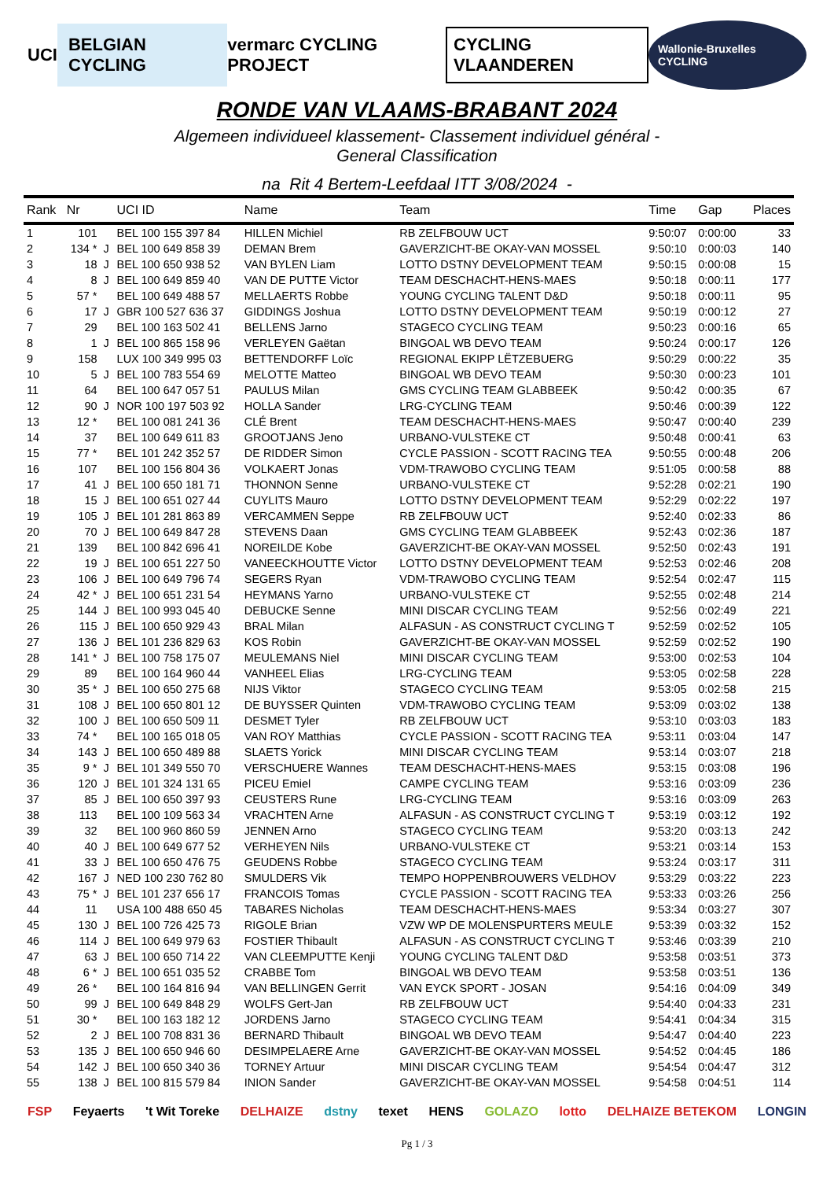UCI BELGIAN CYCLING vermarc CYCLING PROJECT CYCLING VLAANDEREN Wallonie-Bruxelles CYCLING
RONDE VAN VLAAMS-BRABANT 2024
Algemeen individueel klassement- Classement individuel général -
General Classification
na Rit 4 Bertem-Leefdaal ITT 3/08/2024 -
| Rank | Nr | | UCI ID | Name | Team | Time | Gap | Places |
| --- | --- | --- | --- | --- | --- | --- | --- | --- |
| 1 | 101 | | BEL 100 155 397 84 | HILLEN Michiel | RB ZELFBOUW UCT | 9:50:07 | 0:00:00 | 33 |
| 2 | 134 * | J | BEL 100 649 858 39 | DEMAN Brem | GAVERZICHT-BE OKAY-VAN MOSSEL | 9:50:10 | 0:00:03 | 140 |
| 3 | 18 | J | BEL 100 650 938 52 | VAN BYLEN Liam | LOTTO DSTNY DEVELOPMENT TEAM | 9:50:15 | 0:00:08 | 15 |
| 4 | 8 | J | BEL 100 649 859 40 | VAN DE PUTTE Victor | TEAM DESCHACHT-HENS-MAES | 9:50:18 | 0:00:11 | 177 |
| 5 | 57 * | | BEL 100 649 488 57 | MELLAERTS Robbe | YOUNG CYCLING TALENT D&D | 9:50:18 | 0:00:11 | 95 |
| 6 | 17 | J | GBR 100 527 636 37 | GIDDINGS Joshua | LOTTO DSTNY DEVELOPMENT TEAM | 9:50:19 | 0:00:12 | 27 |
| 7 | 29 | | BEL 100 163 502 41 | BELLENS Jarno | STAGECO CYCLING TEAM | 9:50:23 | 0:00:16 | 65 |
| 8 | 1 | J | BEL 100 865 158 96 | VERLEYEN Gaëtan | BINGOAL WB DEVO TEAM | 9:50:24 | 0:00:17 | 126 |
| 9 | 158 | | LUX 100 349 995 03 | BETTENDORFF Loïc | REGIONAL EKIPP LËTZEBUERG | 9:50:29 | 0:00:22 | 35 |
| 10 | 5 | J | BEL 100 783 554 69 | MELOTTE Matteo | BINGOAL WB DEVO TEAM | 9:50:30 | 0:00:23 | 101 |
| 11 | 64 | | BEL 100 647 057 51 | PAULUS Milan | GMS CYCLING TEAM GLABBEEK | 9:50:42 | 0:00:35 | 67 |
| 12 | 90 | J | NOR 100 197 503 92 | HOLLA Sander | LRG-CYCLING TEAM | 9:50:46 | 0:00:39 | 122 |
| 13 | 12 * | | BEL 100 081 241 36 | CLÉ Brent | TEAM DESCHACHT-HENS-MAES | 9:50:47 | 0:00:40 | 239 |
| 14 | 37 | | BEL 100 649 611 83 | GROOTJANS Jeno | URBANO-VULSTEKE CT | 9:50:48 | 0:00:41 | 63 |
| 15 | 77 * | | BEL 101 242 352 57 | DE RIDDER Simon | CYCLE PASSION - SCOTT RACING TEA | 9:50:55 | 0:00:48 | 206 |
| 16 | 107 | | BEL 100 156 804 36 | VOLKAERT Jonas | VDM-TRAWOBO CYCLING TEAM | 9:51:05 | 0:00:58 | 88 |
| 17 | 41 | J | BEL 100 650 181 71 | THONNON Senne | URBANO-VULSTEKE CT | 9:52:28 | 0:02:21 | 190 |
| 18 | 15 | J | BEL 100 651 027 44 | CUYLITS Mauro | LOTTO DSTNY DEVELOPMENT TEAM | 9:52:29 | 0:02:22 | 197 |
| 19 | 105 | J | BEL 101 281 863 89 | VERCAMMEN Seppe | RB ZELFBOUW UCT | 9:52:40 | 0:02:33 | 86 |
| 20 | 70 | J | BEL 100 649 847 28 | STEVENS Daan | GMS CYCLING TEAM GLABBEEK | 9:52:43 | 0:02:36 | 187 |
| 21 | 139 | | BEL 100 842 696 41 | NOREILDE Kobe | GAVERZICHT-BE OKAY-VAN MOSSEL | 9:52:50 | 0:02:43 | 191 |
| 22 | 19 | J | BEL 100 651 227 50 | VANEECKHOUTTE Victor | LOTTO DSTNY DEVELOPMENT TEAM | 9:52:53 | 0:02:46 | 208 |
| 23 | 106 | J | BEL 100 649 796 74 | SEGERS Ryan | VDM-TRAWOBO CYCLING TEAM | 9:52:54 | 0:02:47 | 115 |
| 24 | 42 * | J | BEL 100 651 231 54 | HEYMANS Yarno | URBANO-VULSTEKE CT | 9:52:55 | 0:02:48 | 214 |
| 25 | 144 | J | BEL 100 993 045 40 | DEBUCKE Senne | MINI DISCAR CYCLING TEAM | 9:52:56 | 0:02:49 | 221 |
| 26 | 115 | J | BEL 100 650 929 43 | BRAL Milan | ALFASUN - AS CONSTRUCT CYCLING T | 9:52:59 | 0:02:52 | 105 |
| 27 | 136 | J | BEL 101 236 829 63 | KOS Robin | GAVERZICHT-BE OKAY-VAN MOSSEL | 9:52:59 | 0:02:52 | 190 |
| 28 | 141 * | J | BEL 100 758 175 07 | MEULEMANS Niel | MINI DISCAR CYCLING TEAM | 9:53:00 | 0:02:53 | 104 |
| 29 | 89 | | BEL 100 164 960 44 | VANHEEL Elias | LRG-CYCLING TEAM | 9:53:05 | 0:02:58 | 228 |
| 30 | 35 * | J | BEL 100 650 275 68 | NIJS Viktor | STAGECO CYCLING TEAM | 9:53:05 | 0:02:58 | 215 |
| 31 | 108 | J | BEL 100 650 801 12 | DE BUYSSER Quinten | VDM-TRAWOBO CYCLING TEAM | 9:53:09 | 0:03:02 | 138 |
| 32 | 100 | J | BEL 100 650 509 11 | DESMET Tyler | RB ZELFBOUW UCT | 9:53:10 | 0:03:03 | 183 |
| 33 | 74 * | | BEL 100 165 018 05 | VAN ROY Matthias | CYCLE PASSION - SCOTT RACING TEA | 9:53:11 | 0:03:04 | 147 |
| 34 | 143 | J | BEL 100 650 489 88 | SLAETS Yorick | MINI DISCAR CYCLING TEAM | 9:53:14 | 0:03:07 | 218 |
| 35 | 9 * | J | BEL 101 349 550 70 | VERSCHUERE Wannes | TEAM DESCHACHT-HENS-MAES | 9:53:15 | 0:03:08 | 196 |
| 36 | 120 | J | BEL 101 324 131 65 | PICEU Emiel | CAMPE CYCLING TEAM | 9:53:16 | 0:03:09 | 236 |
| 37 | 85 | J | BEL 100 650 397 93 | CEUSTERS Rune | LRG-CYCLING TEAM | 9:53:16 | 0:03:09 | 263 |
| 38 | 113 | | BEL 100 109 563 34 | VRACHTEN Arne | ALFASUN - AS CONSTRUCT CYCLING T | 9:53:19 | 0:03:12 | 192 |
| 39 | 32 | | BEL 100 960 860 59 | JENNEN Arno | STAGECO CYCLING TEAM | 9:53:20 | 0:03:13 | 242 |
| 40 | 40 | J | BEL 100 649 677 52 | VERHEYEN Nils | URBANO-VULSTEKE CT | 9:53:21 | 0:03:14 | 153 |
| 41 | 33 | J | BEL 100 650 476 75 | GEUDENS Robbe | STAGECO CYCLING TEAM | 9:53:24 | 0:03:17 | 311 |
| 42 | 167 | J | NED 100 230 762 80 | SMULDERS Vik | TEMPO HOPPENBROUWERS VELDHOV | 9:53:29 | 0:03:22 | 223 |
| 43 | 75 * | J | BEL 101 237 656 17 | FRANCOIS Tomas | CYCLE PASSION - SCOTT RACING TEA | 9:53:33 | 0:03:26 | 256 |
| 44 | 11 | | USA 100 488 650 45 | TABARES Nicholas | TEAM DESCHACHT-HENS-MAES | 9:53:34 | 0:03:27 | 307 |
| 45 | 130 | J | BEL 100 726 425 73 | RIGOLE Brian | VZW WP DE MOLENSPURTERS MEULE | 9:53:39 | 0:03:32 | 152 |
| 46 | 114 | J | BEL 100 649 979 63 | FOSTIER Thibault | ALFASUN - AS CONSTRUCT CYCLING T | 9:53:46 | 0:03:39 | 210 |
| 47 | 63 | J | BEL 100 650 714 22 | VAN CLEEMPUTTE Kenji | YOUNG CYCLING TALENT D&D | 9:53:58 | 0:03:51 | 373 |
| 48 | 6 * | J | BEL 100 651 035 52 | CRABBE Tom | BINGOAL WB DEVO TEAM | 9:53:58 | 0:03:51 | 136 |
| 49 | 26 * | | BEL 100 164 816 94 | VAN BELLINGEN Gerrit | VAN EYCK SPORT - JOSAN | 9:54:16 | 0:04:09 | 349 |
| 50 | 99 | J | BEL 100 649 848 29 | WOLFS Gert-Jan | RB ZELFBOUW UCT | 9:54:40 | 0:04:33 | 231 |
| 51 | 30 * | | BEL 100 163 182 12 | JORDENS Jarno | STAGECO CYCLING TEAM | 9:54:41 | 0:04:34 | 315 |
| 52 | 2 | J | BEL 100 708 831 36 | BERNARD Thibault | BINGOAL WB DEVO TEAM | 9:54:47 | 0:04:40 | 223 |
| 53 | 135 | J | BEL 100 650 946 60 | DESIMPELAERE Arne | GAVERZICHT-BE OKAY-VAN MOSSEL | 9:54:52 | 0:04:45 | 186 |
| 54 | 142 | J | BEL 100 650 340 36 | TORNEY Artuur | MINI DISCAR CYCLING TEAM | 9:54:54 | 0:04:47 | 312 |
| 55 | 138 | J | BEL 100 815 579 84 | INION Sander | GAVERZICHT-BE OKAY-VAN MOSSEL | 9:54:58 | 0:04:51 | 114 |
FSP Feyaerts 't Wit Toreke DELHAIZE dstny texet HENS GOLAZO lotto DELHAIZE BETEKOM LONGIN
Pg 1 / 3